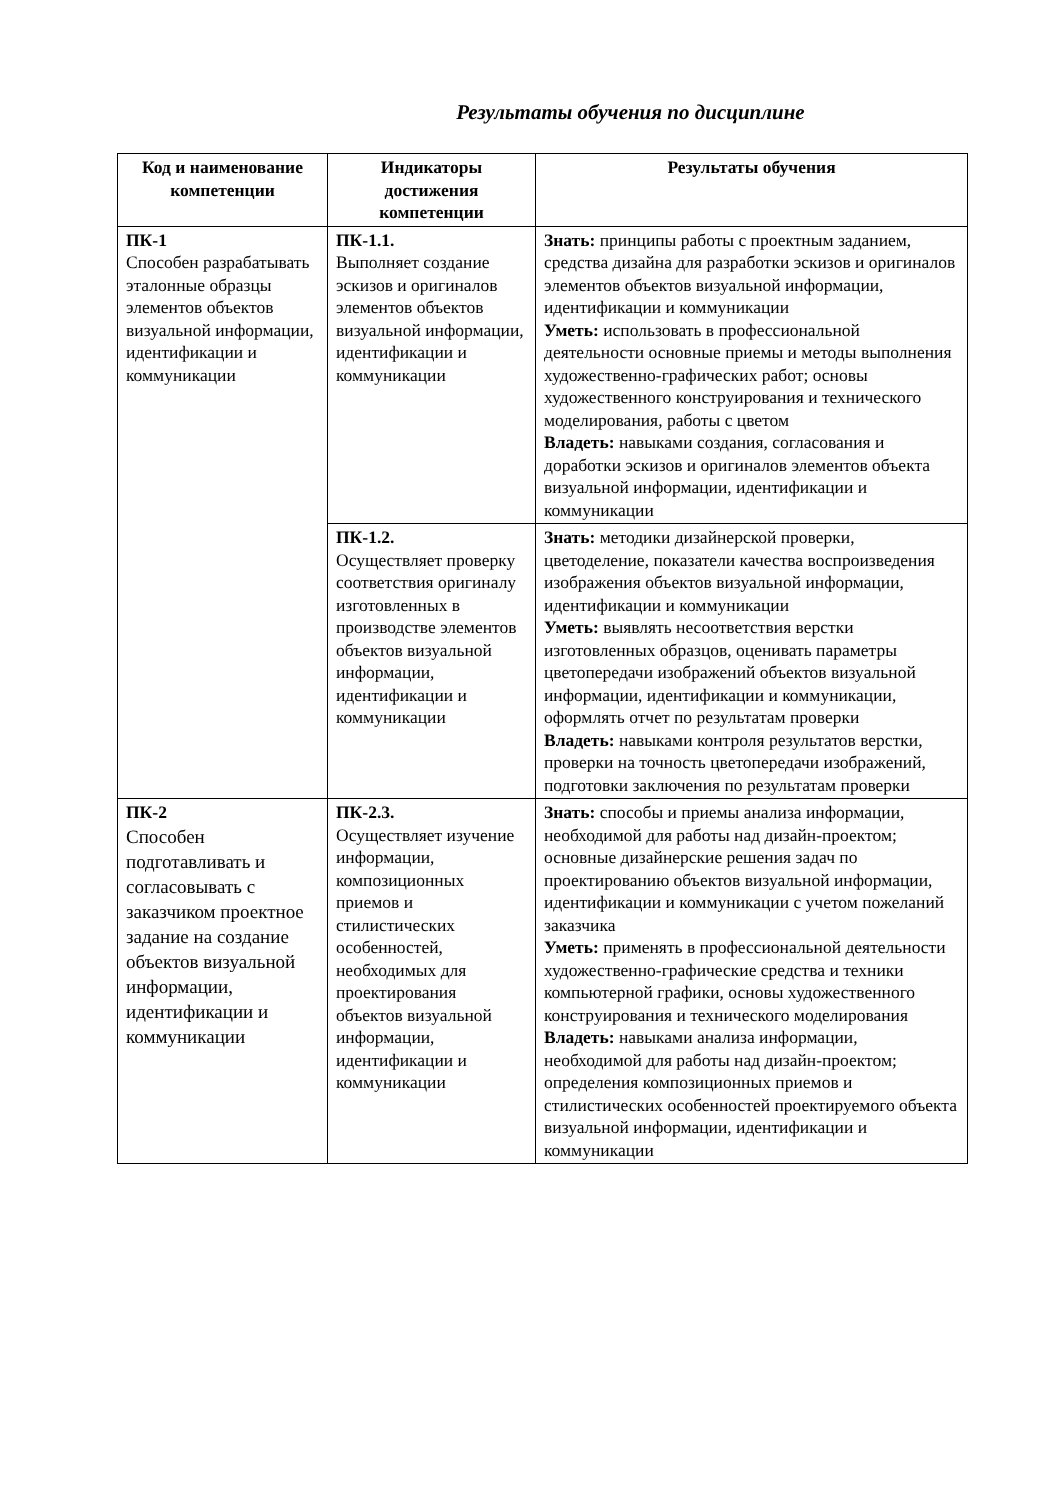Результаты обучения по дисциплине
| Код и наименование компетенции | Индикаторы достижения компетенции | Результаты обучения |
| --- | --- | --- |
| ПК-1 Способен разрабатывать эталонные образцы элементов объектов визуальной информации, идентификации и коммуникации | ПК-1.1. Выполняет создание эскизов и оригиналов элементов объектов визуальной информации, идентификации и коммуникации | Знать: принципы работы с проектным заданием, средства дизайна для разработки эскизов и оригиналов элементов объектов визуальной информации, идентификации и коммуникации Уметь: использовать в профессиональной деятельности основные приемы и методы выполнения художественно-графических работ; основы художественного конструирования и технического моделирования, работы с цветом Владеть: навыками создания, согласования и доработки эскизов и оригиналов элементов объекта визуальной информации, идентификации и коммуникации |
| | ПК-1.2. Осуществляет проверку соответствия оригиналу изготовленных в производстве элементов объектов визуальной информации, идентификации и коммуникации | Знать: методики дизайнерской проверки, цветоделение, показатели качества воспроизведения изображения объектов визуальной информации, идентификации и коммуникации Уметь: выявлять несоответствия верстки изготовленных образцов, оценивать параметры цветопередачи изображений объектов визуальной информации, идентификации и коммуникации, оформлять отчет по результатам проверки Владеть: навыками контроля результатов верстки, проверки на точность цветопередачи изображений, подготовки заключения по результатам проверки |
| ПК-2 Способен подготавливать и согласовывать с заказчиком проектное задание на создание объектов визуальной информации, идентификации и коммуникации | ПК-2.3. Осуществляет изучение информации, композиционных приемов и стилистических особенностей, необходимых для проектирования объектов визуальной информации, идентификации и коммуникации | Знать: способы и приемы анализа информации, необходимой для работы над дизайн-проектом; основные дизайнерские решения задач по проектированию объектов визуальной информации, идентификации и коммуникации с учетом пожеланий заказчика Уметь: применять в профессиональной деятельности художественно-графические средства и техники компьютерной графики, основы художественного конструирования и технического моделирования Владеть: навыками анализа информации, необходимой для работы над дизайн-проектом; определения композиционных приемов и стилистических особенностей проектируемого объекта визуальной информации, идентификации и коммуникации |